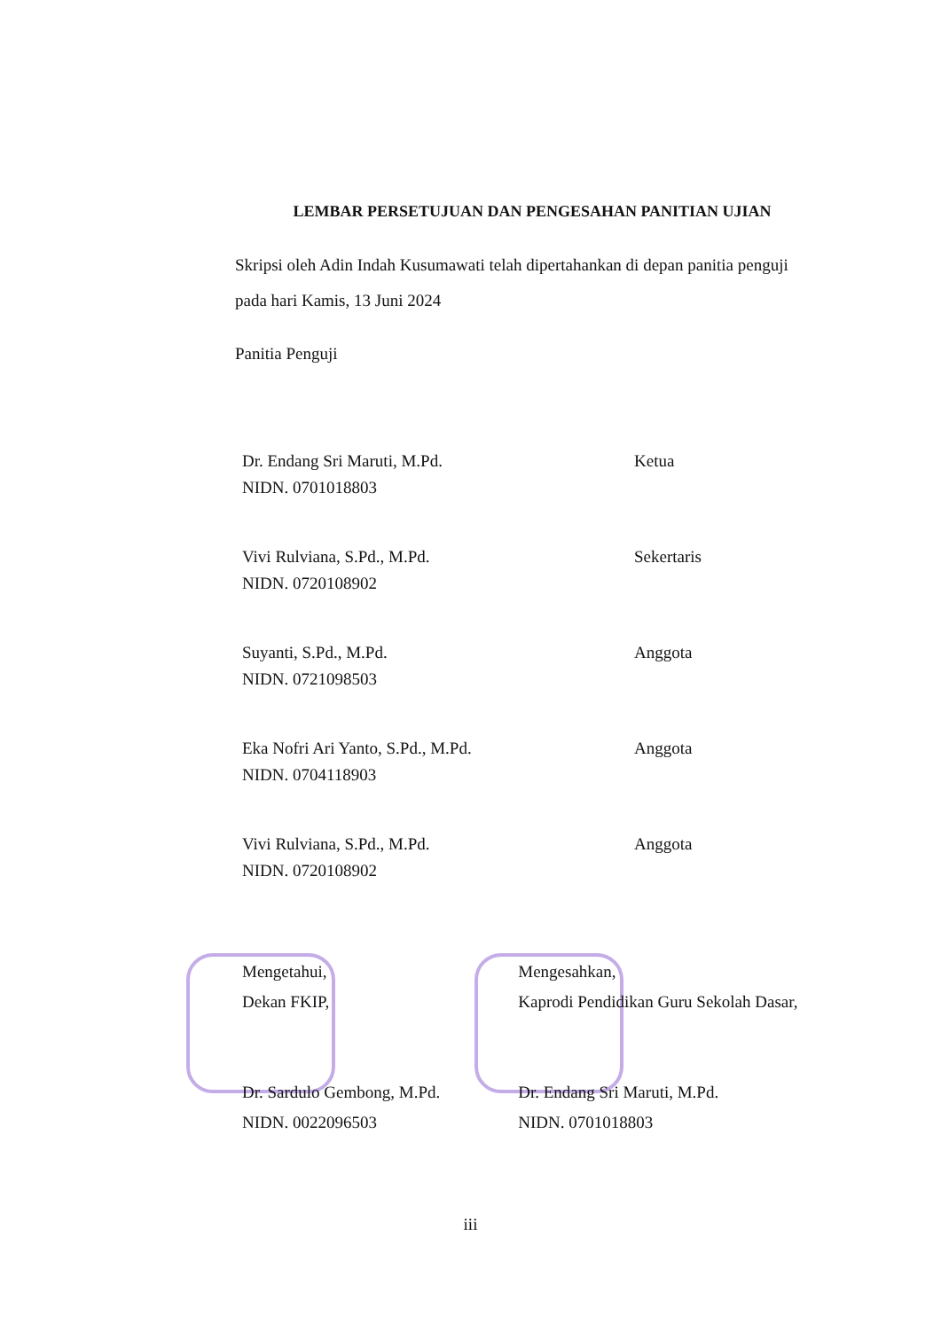LEMBAR PERSETUJUAN DAN PENGESAHAN PANITIAN UJIAN
Skripsi oleh Adin Indah Kusumawati telah dipertahankan di depan panitia penguji
pada hari Kamis, 13 Juni 2024
Panitia Penguji
Dr. Endang Sri Maruti, M.Pd. Ketua
NIDN. 0701018803
Vivi Rulviana, S.Pd., M.Pd. Sekertaris
NIDN. 0720108902
Suyanti, S.Pd., M.Pd. Anggota
NIDN. 0721098503
Eka Nofri Ari Yanto, S.Pd., M.Pd. Anggota
NIDN. 0704118903
Vivi Rulviana, S.Pd., M.Pd. Anggota
NIDN. 0720108902
Mengetahui,
Dekan FKIP,
Dr. Sardulo Gembong, M.Pd.
NIDN. 0022096503
Mengesahkan,
Kaprodi Pendidikan Guru Sekolah Dasar,
Dr. Endang Sri Maruti, M.Pd.
NIDN. 0701018803
iii